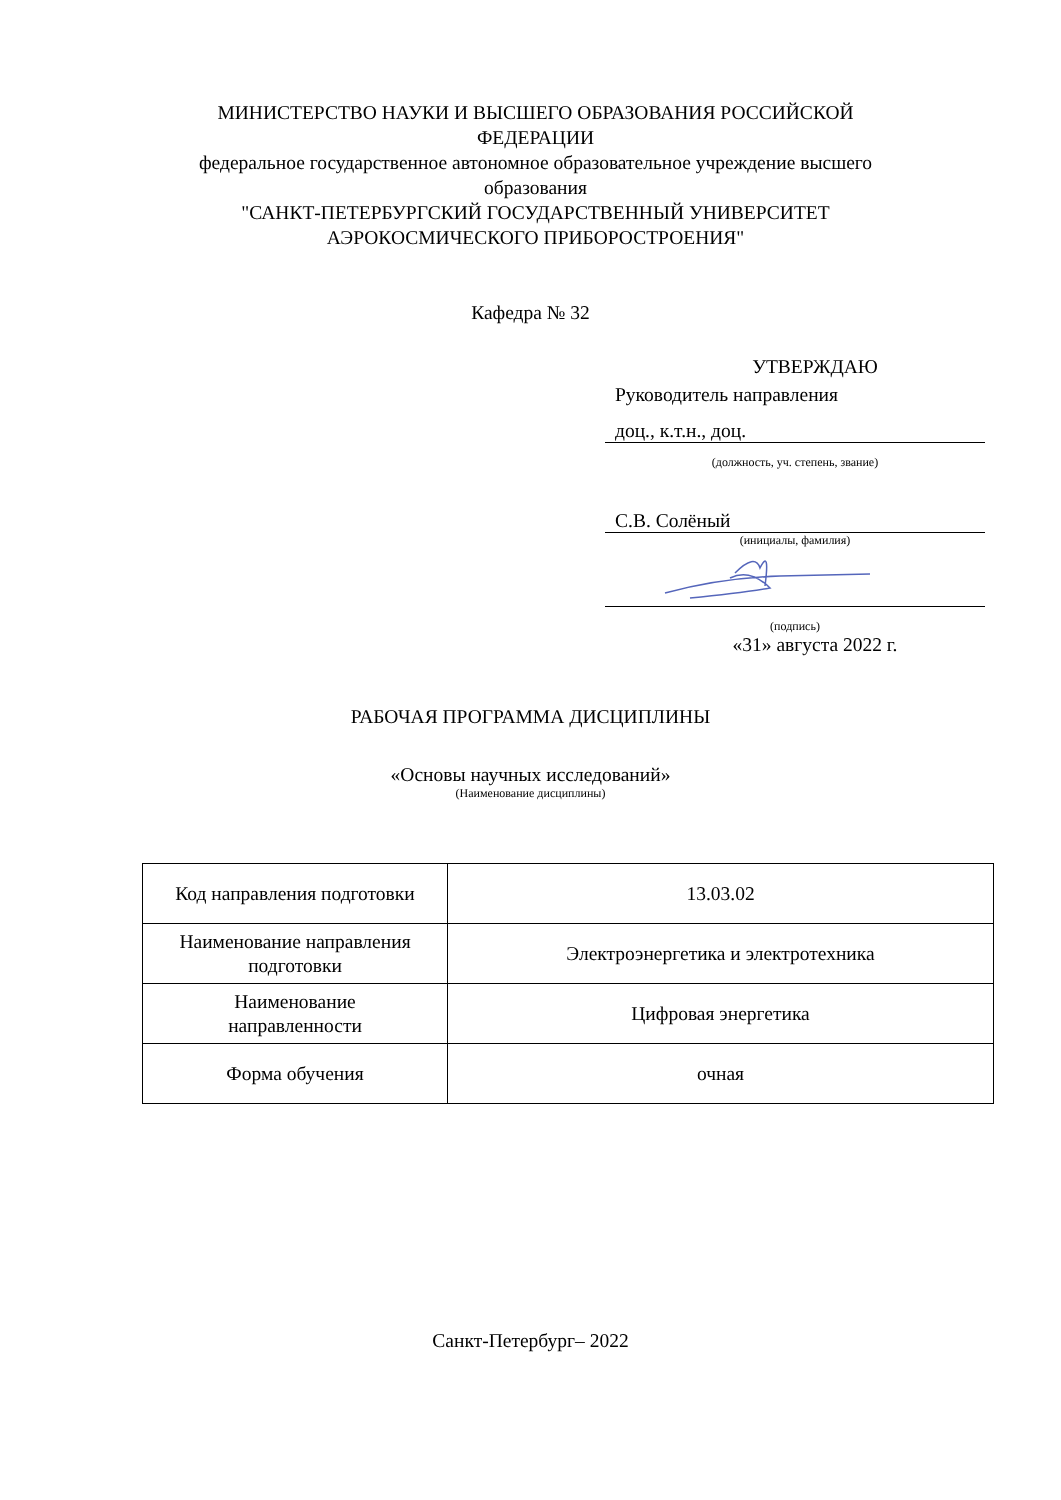МИНИСТЕРСТВО НАУКИ И ВЫСШЕГО ОБРАЗОВАНИЯ РОССИЙСКОЙ ФЕДЕРАЦИИ
федеральное государственное автономное образовательное учреждение высшего образования
"САНКТ-ПЕТЕРБУРГСКИЙ ГОСУДАРСТВЕННЫЙ УНИВЕРСИТЕТ АЭРОКОСМИЧЕСКОГО ПРИБОРОСТРОЕНИЯ"
Кафедра № 32
УТВЕРЖДАЮ
Руководитель направления
доц., к.т.н., доц.
(должность, уч. степень, звание)
С.В. Солёный
(инициалы, фамилия)
(подпись)
«31» августа 2022 г.
РАБОЧАЯ ПРОГРАММА ДИСЦИПЛИНЫ
«Основы научных исследований»
(Наименование дисциплины)
| Код направления подготовки | 13.03.02 |
| Наименование направления подготовки | Электроэнергетика и электротехника |
| Наименование направленности | Цифровая энергетика |
| Форма обучения | очная |
Санкт-Петербург– 2022